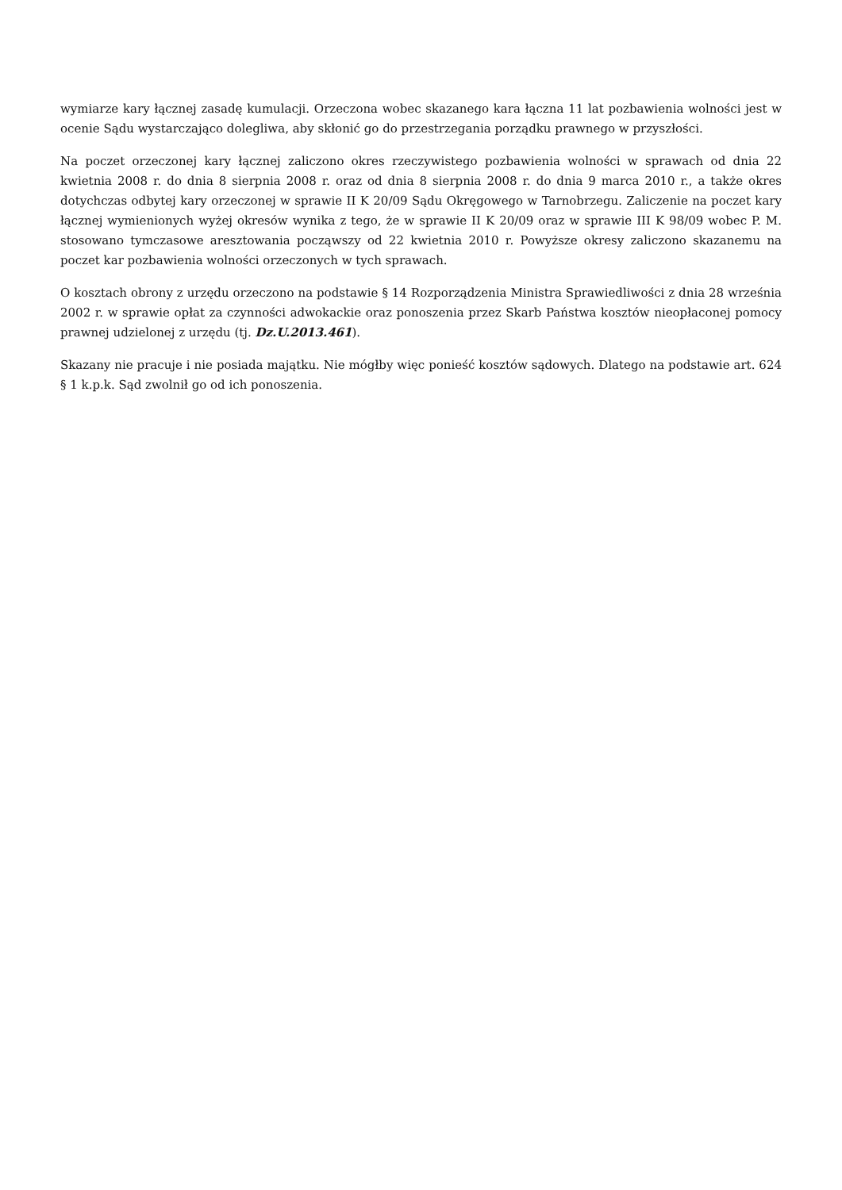wymiarze kary łącznej zasadę kumulacji. Orzeczona wobec skazanego kara łączna 11 lat pozbawienia wolności jest w ocenie Sądu wystarczająco dolegliwa, aby skłonić go do przestrzegania porządku prawnego w przyszłości.
Na poczet orzeczonej kary łącznej zaliczono okres rzeczywistego pozbawienia wolności w sprawach od dnia 22 kwietnia 2008 r. do dnia 8 sierpnia 2008 r. oraz od dnia 8 sierpnia 2008 r. do dnia 9 marca 2010 r., a także okres dotychczas odbytej kary orzeczonej w sprawie II K 20/09 Sądu Okręgowego w Tarnobrzegu. Zaliczenie na poczet kary łącznej wymienionych wyżej okresów wynika z tego, że w sprawie II K 20/09 oraz w sprawie III K 98/09 wobec P. M. stosowano tymczasowe aresztowania począwszy od 22 kwietnia 2010 r. Powyższe okresy zaliczono skazanemu na poczet kar pozbawienia wolności orzeczonych w tych sprawach.
O kosztach obrony z urzędu orzeczono na podstawie § 14 Rozporządzenia Ministra Sprawiedliwości z dnia 28 września 2002 r. w sprawie opłat za czynności adwokackie oraz ponoszenia przez Skarb Państwa kosztów nieopłaconej pomocy prawnej udzielonej z urzędu (tj. Dz.U.2013.461).
Skazany nie pracuje i nie posiada majątku. Nie mógłby więc ponieść kosztów sądowych. Dlatego na podstawie art. 624 § 1 k.p.k. Sąd zwolnił go od ich ponoszenia.